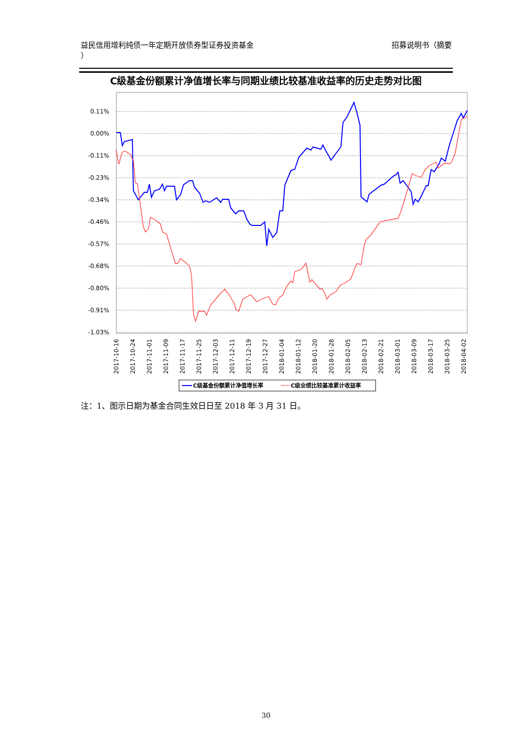益民信用增利纯债一年定期开放债券型证券投资基金
）
招募说明书（摘要
C级基金份额累计净值增长率与同期业绩比较基准收益率的历史走势对比图
0.11%
0.00%
-0.11%
-0.23%
-0.34%
-0.46%
-0.57%
-0.68%
-0.80%
-0.91%
-1.03%
2017-10-16
2017-10-24
2017-11-01
2017-11-09
2017-11-17
2017-11-25
2017-12-03
2017-12-11
2017-12-19
2017-12-27
2018-01-04
2018-01-12
2018-01-20
2018-01-28
2018-02-05
2018-02-13
2018-02-21
2018-03-01
2018-03-09
2018-03-17
2018-03-25
2018-04-02
C级基金份额累计净值增长率
C级业绩比较基准累计收益率
注：1、图示日期为基金合同生效日日至 2018 年 3 月 31 日。
30